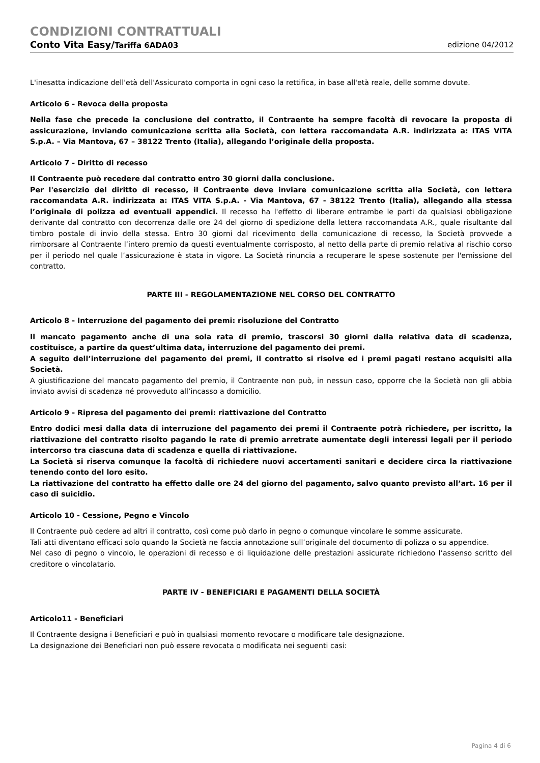CONDIZIONI CONTRATTUALI
Conto Vita Easy/Tariffa 6ADA03 edizione 04/2012
L'inesatta indicazione dell'età dell'Assicurato comporta in ogni caso la rettifica, in base all'età reale, delle somme dovute.
Articolo 6 - Revoca della proposta
Nella fase che precede la conclusione del contratto, il Contraente ha sempre facoltà di revocare la proposta di assicurazione, inviando comunicazione scritta alla Società, con lettera raccomandata A.R. indirizzata a: ITAS VITA S.p.A. – Via Mantova, 67 – 38122 Trento (Italia), allegando l’originale della proposta.
Articolo 7 - Diritto di recesso
Il Contraente può recedere dal contratto entro 30 giorni dalla conclusione.
Per l'esercizio del diritto di recesso, il Contraente deve inviare comunicazione scritta alla Società, con lettera raccomandata A.R. indirizzata a: ITAS VITA S.p.A. - Via Mantova, 67 - 38122 Trento (Italia), allegando alla stessa l’originale di polizza ed eventuali appendici. Il recesso ha l'effetto di liberare entrambe le parti da qualsiasi obbligazione derivante dal contratto con decorrenza dalle ore 24 del giorno di spedizione della lettera raccomandata A.R., quale risultante dal timbro postale di invio della stessa. Entro 30 giorni dal ricevimento della comunicazione di recesso, la Società provvede a rimborsare al Contraente l’intero premio da questi eventualmente corrisposto, al netto della parte di premio relativa al rischio corso per il periodo nel quale l’assicurazione è stata in vigore. La Società rinuncia a recuperare le spese sostenute per l'emissione del contratto.
PARTE III - REGOLAMENTAZIONE NEL CORSO DEL CONTRATTO
Articolo 8 - Interruzione del pagamento dei premi: risoluzione del Contratto
Il mancato pagamento anche di una sola rata di premio, trascorsi 30 giorni dalla relativa data di scadenza, costituisce, a partire da quest’ultima data, interruzione del pagamento dei premi.
A seguito dell’interruzione del pagamento dei premi, il contratto si risolve ed i premi pagati restano acquisiti alla Società.
A giustificazione del mancato pagamento del premio, il Contraente non può, in nessun caso, opporre che la Società non gli abbia inviato avvisi di scadenza né provveduto all’incasso a domicilio.
Articolo 9 - Ripresa del pagamento dei premi: riattivazione del Contratto
Entro dodici mesi dalla data di interruzione del pagamento dei premi il Contraente potrà richiedere, per iscritto, la riattivazione del contratto risolto pagando le rate di premio arretrate aumentate degli interessi legali per il periodo intercorso tra ciascuna data di scadenza e quella di riattivazione.
La Società si riserva comunque la facoltà di richiedere nuovi accertamenti sanitari e decidere circa la riattivazione tenendo conto del loro esito.
La riattivazione del contratto ha effetto dalle ore 24 del giorno del pagamento, salvo quanto previsto all’art. 16 per il caso di suicidio.
Articolo 10 - Cessione, Pegno e Vincolo
Il Contraente può cedere ad altri il contratto, così come può darlo in pegno o comunque vincolare le somme assicurate.
Tali atti diventano efficaci solo quando la Società ne faccia annotazione sull’originale del documento di polizza o su appendice.
Nel caso di pegno o vincolo, le operazioni di recesso e di liquidazione delle prestazioni assicurate richiedono l’assenso scritto del creditore o vincolatario.
PARTE IV - BENEFICIARI E PAGAMENTI DELLA SOCIETÀ
Articolo11 - Beneficiari
Il Contraente designa i Beneficiari e può in qualsiasi momento revocare o modificare tale designazione.
La designazione dei Beneficiari non può essere revocata o modificata nei seguenti casi:
Pagina 4 di 6